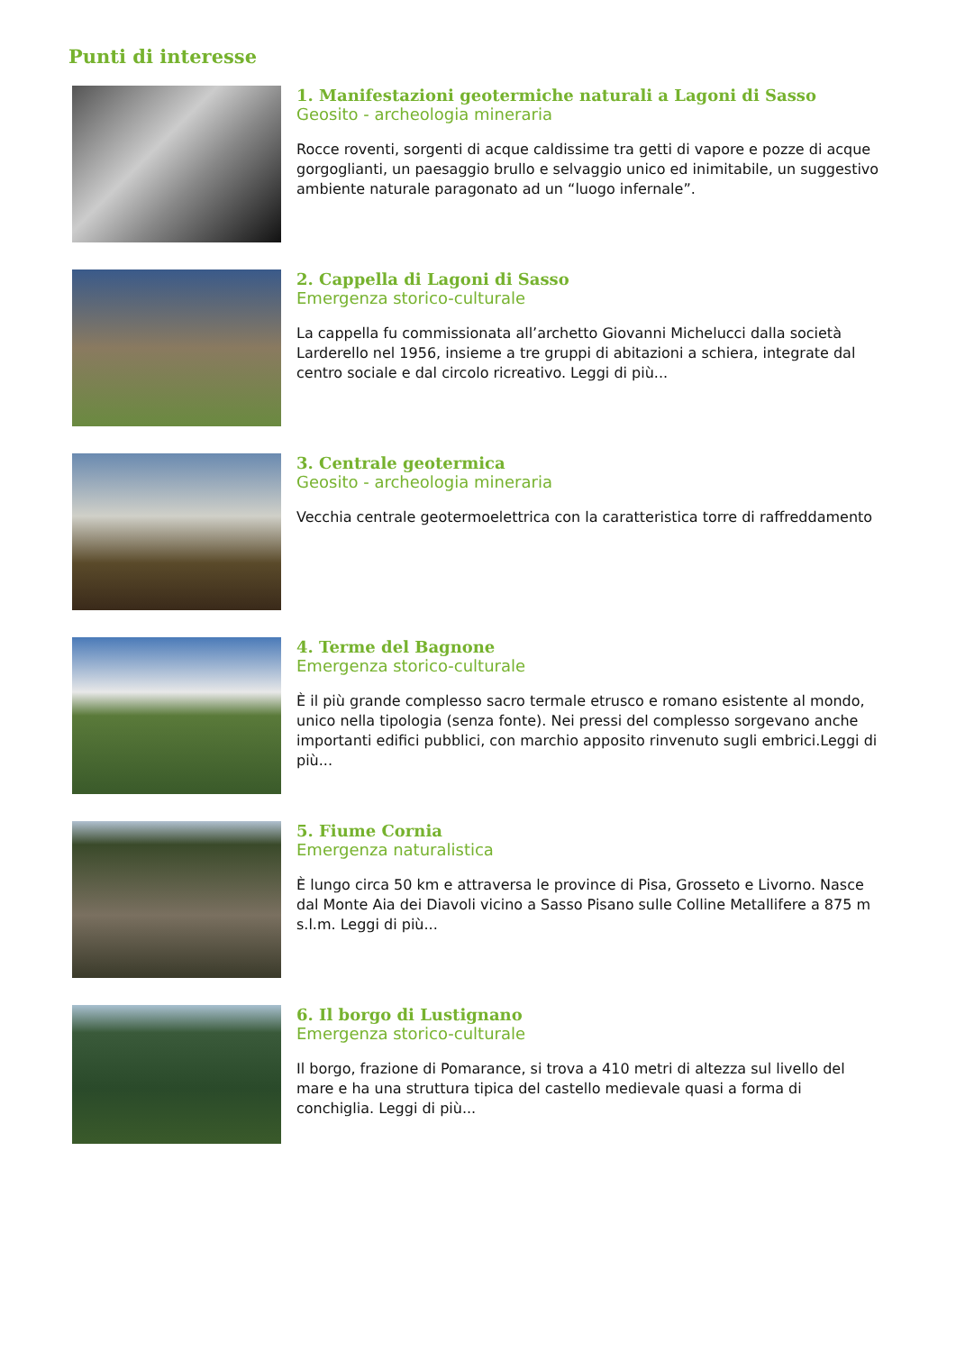Punti di interesse
1. Manifestazioni geotermiche naturali a Lagoni di Sasso
Geosito - archeologia mineraria
Rocce roventi, sorgenti di acque caldissime tra getti di vapore e pozze di acque gorgoglianti, un paesaggio brullo e selvaggio unico ed inimitabile, un suggestivo ambiente naturale paragonato ad un “luogo infernale”.
2. Cappella di Lagoni di Sasso
Emergenza storico-culturale
La cappella fu commissionata all’archetto Giovanni Michelucci dalla società Larderello nel 1956, insieme a tre gruppi di abitazioni a schiera, integrate dal centro sociale e dal circolo ricreativo. Leggi di più...
3. Centrale geotermica
Geosito - archeologia mineraria
Vecchia centrale geotermoelettrica con la caratteristica torre di raffreddamento
4. Terme del Bagnone
Emergenza storico-culturale
È il più grande complesso sacro termale etrusco e romano esistente al mondo, unico nella tipologia (senza fonte). Nei pressi del complesso sorgevano anche importanti edifici pubblici, con marchio apposito rinvenuto sugli embrici.Leggi di più...
5. Fiume Cornia
Emergenza naturalistica
È lungo circa 50 km e attraversa le province di Pisa, Grosseto e Livorno. Nasce dal Monte Aia dei Diavoli vicino a Sasso Pisano sulle Colline Metallifere a 875 m s.l.m. Leggi di più...
6. Il borgo di Lustignano
Emergenza storico-culturale
Il borgo, frazione di Pomarance, si trova a 410 metri di altezza sul livello del mare e ha una struttura tipica del castello medievale quasi a forma di conchiglia. Leggi di più...